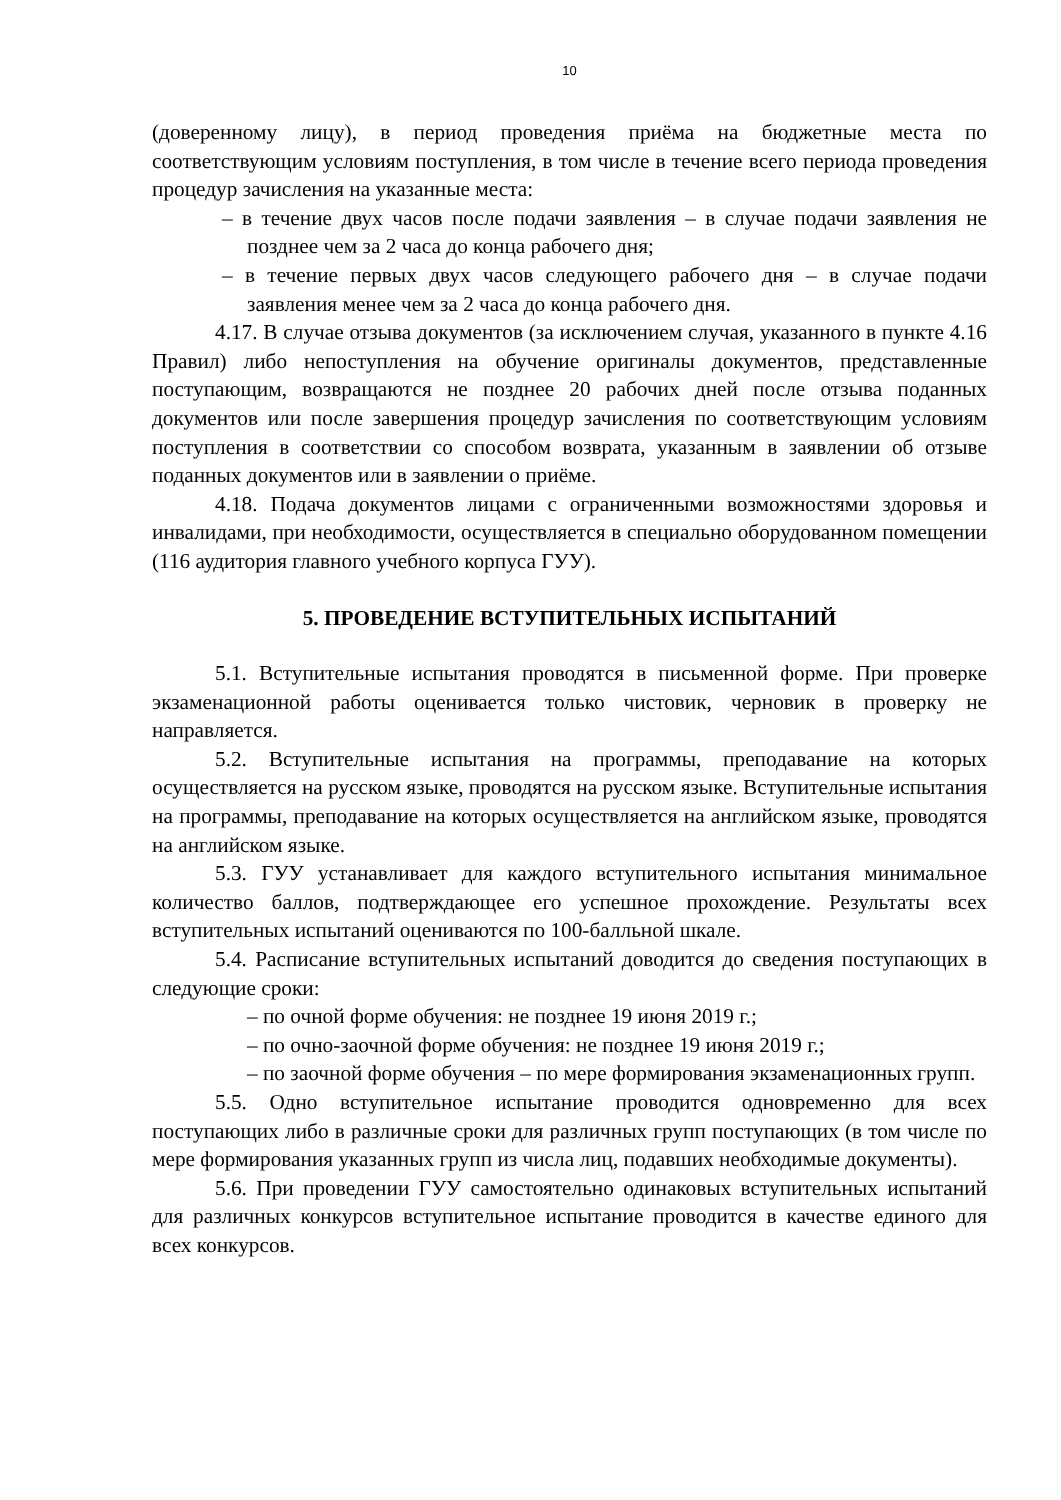10
(доверенному лицу), в период проведения приёма на бюджетные места по соответствующим условиям поступления, в том числе в течение всего периода проведения процедур зачисления на указанные места:
– в течение двух часов после подачи заявления – в случае подачи заявления не позднее чем за 2 часа до конца рабочего дня;
– в течение первых двух часов следующего рабочего дня – в случае подачи заявления менее чем за 2 часа до конца рабочего дня.
4.17. В случае отзыва документов (за исключением случая, указанного в пункте 4.16 Правил) либо непоступления на обучение оригиналы документов, представленные поступающим, возвращаются не позднее 20 рабочих дней после отзыва поданных документов или после завершения процедур зачисления по соответствующим условиям поступления в соответствии со способом возврата, указанным в заявлении об отзыве поданных документов или в заявлении о приёме.
4.18. Подача документов лицами с ограниченными возможностями здоровья и инвалидами, при необходимости, осуществляется в специально оборудованном помещении (116 аудитория главного учебного корпуса ГУУ).
5. ПРОВЕДЕНИЕ ВСТУПИТЕЛЬНЫХ ИСПЫТАНИЙ
5.1. Вступительные испытания проводятся в письменной форме. При проверке экзаменационной работы оценивается только чистовик, черновик в проверку не направляется.
5.2. Вступительные испытания на программы, преподавание на которых осуществляется на русском языке, проводятся на русском языке. Вступительные испытания на программы, преподавание на которых осуществляется на английском языке, проводятся на английском языке.
5.3. ГУУ устанавливает для каждого вступительного испытания минимальное количество баллов, подтверждающее его успешное прохождение. Результаты всех вступительных испытаний оцениваются по 100-балльной шкале.
5.4. Расписание вступительных испытаний доводится до сведения поступающих в следующие сроки:
– по очной форме обучения: не позднее 19 июня 2019 г.;
– по очно-заочной форме обучения: не позднее 19 июня 2019 г.;
– по заочной форме обучения – по мере формирования экзаменационных групп.
5.5. Одно вступительное испытание проводится одновременно для всех поступающих либо в различные сроки для различных групп поступающих (в том числе по мере формирования указанных групп из числа лиц, подавших необходимые документы).
5.6. При проведении ГУУ самостоятельно одинаковых вступительных испытаний для различных конкурсов вступительное испытание проводится в качестве единого для всех конкурсов.